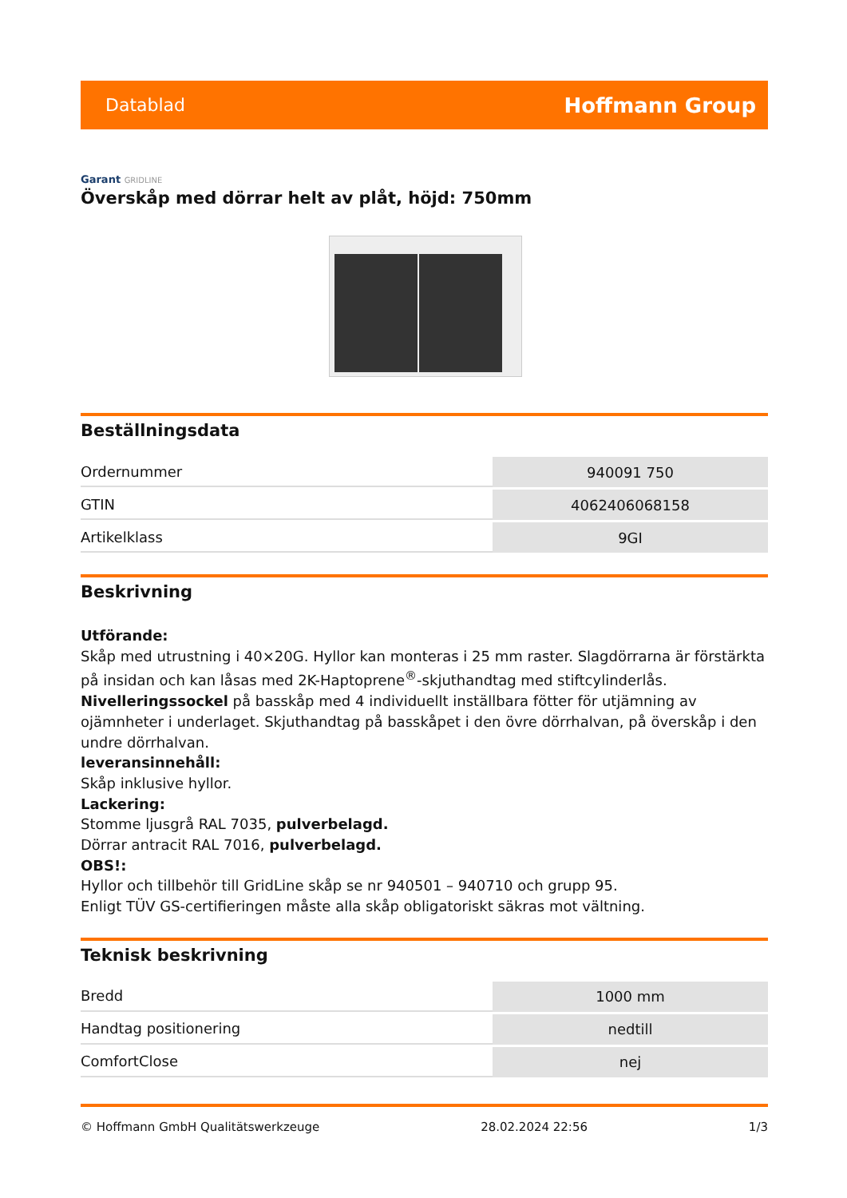Datablad Hoffmann Group
Garant GRIDLINE
Överskåp med dörrar helt av plåt, höjd: 750mm
Beställningsdata
| Ordernummer | 940091 750 |
| GTIN | 4062406068158 |
| Artikelklass | 9GI |
Beskrivning
Utförande:
Skåp med utrustning i 40×20G. Hyllor kan monteras i 25 mm raster. Slagdörrarna är förstärkta på insidan och kan låsas med 2K-Haptoprene<sup>®</sup>-skjuthandtag med stiftcylinderlås.
Nivelleringssockel på basskåp med 4 individuellt inställbara fötter för utjämning av ojämnheter i underlaget. Skjuthandtag på basskåpet i den övre dörrhalvan, på överskåp i den undre dörrhalvan.
leveransinnehåll:
Skåp inklusive hyllor.
Lackering:
Stomme ljusgrå RAL 7035, pulverbelagd.
Dörrar antracit RAL 7016, pulverbelagd.
OBS!:
Hyllor och tillbehör till GridLine skåp se nr 940501 – 940710 och grupp 95.
Enligt TÜV GS-certifieringen måste alla skåp obligatoriskt säkras mot vältning.
Teknisk beskrivning
| Bredd | 1000 mm |
| Handtag positionering | nedtill |
| ComfortClose | nej |
© Hoffmann GmbH Qualitätswerkzeuge 28.02.2024 22:56 1/3